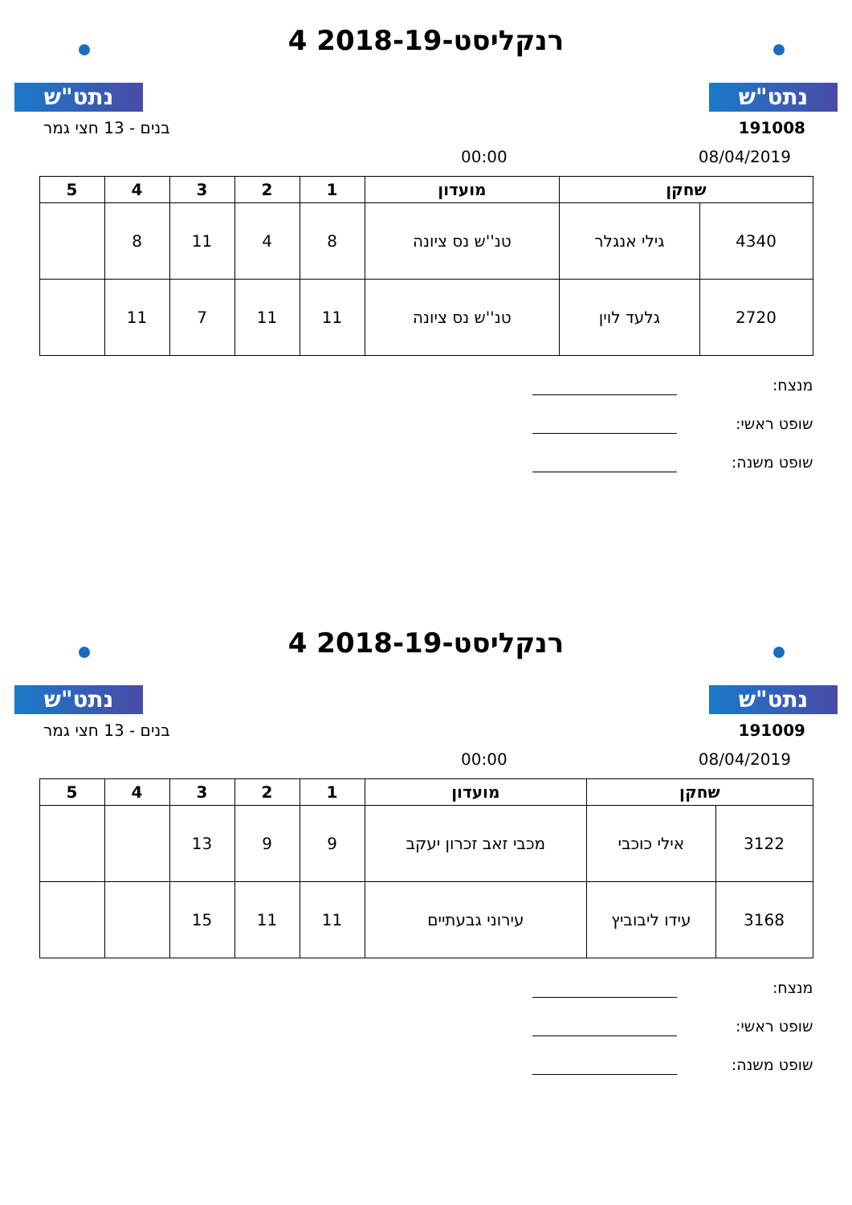נתט"ש
רנקליסט-2018-19 4
נתט"ש
בנים - 13 חצי גמר 191008
00:00 08/04/2019
| שחקן | | מועדון | 1 | 2 | 3 | 4 | 5 |
| --- | --- | --- | --- | --- | --- | --- | --- |
| 4340 | גילי אנגלר | טנ''ש נס ציונה | 8 | 4 | 11 | 8 | |
| 2720 | גלעד לוין | טנ''ש נס ציונה | 11 | 11 | 7 | 11 | |
מנצח:
שופט ראשי:
שופט משנה:
נתט"ש
רנקליסט-2018-19 4
נתט"ש
בנים - 13 חצי גמר 191009
00:00 08/04/2019
| שחקן | | מועדון | 1 | 2 | 3 | 4 | 5 |
| --- | --- | --- | --- | --- | --- | --- | --- |
| 3122 | אילי כוכבי | מכבי זאב זכרון יעקב | 9 | 9 | 13 | | |
| 3168 | עידו ליבוביץ | עירוני גבעתיים | 11 | 11 | 15 | | |
מנצח:
שופט ראשי:
שופט משנה: